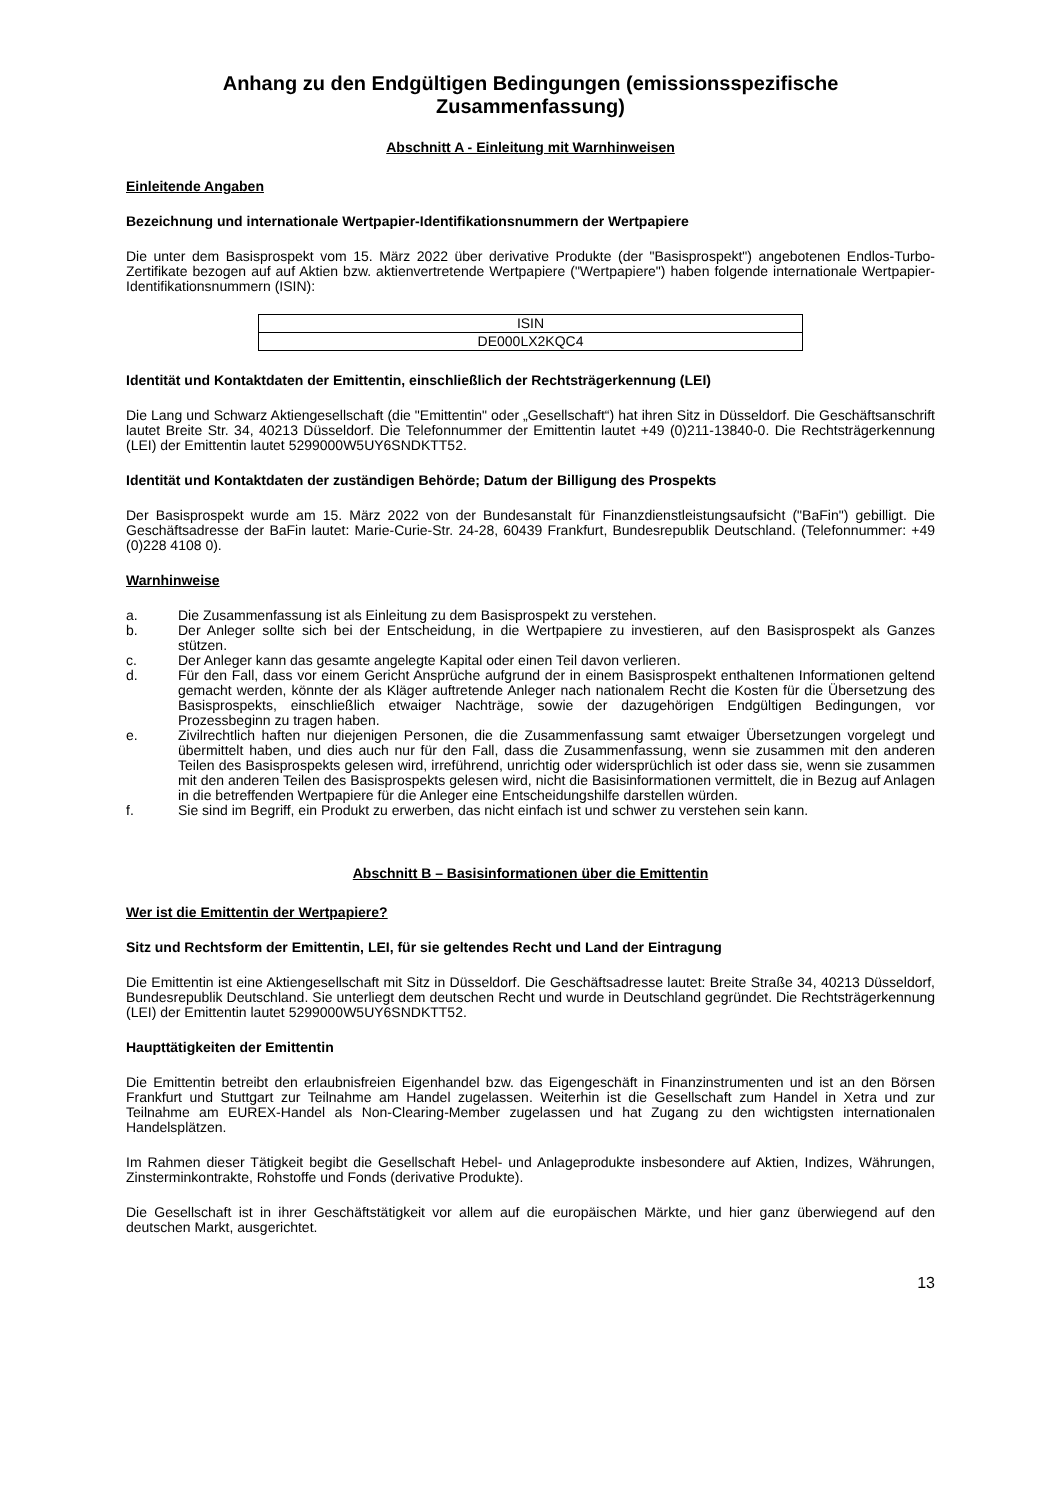Anhang zu den Endgültigen Bedingungen (emissionsspezifische Zusammenfassung)
Abschnitt A - Einleitung mit Warnhinweisen
Einleitende Angaben
Bezeichnung und internationale Wertpapier-Identifikationsnummern der Wertpapiere
Die unter dem Basisprospekt vom 15. März 2022 über derivative Produkte (der "Basisprospekt") angebotenen Endlos-Turbo-Zertifikate bezogen auf auf Aktien bzw. aktienvertretende Wertpapiere ("Wertpapiere") haben folgende internationale Wertpapier-Identifikationsnummern (ISIN):
| ISIN |
| DE000LX2KQC4 |
Identität und Kontaktdaten der Emittentin, einschließlich der Rechtsträgerkennung (LEI)
Die Lang und Schwarz Aktiengesellschaft (die "Emittentin" oder „Gesellschaft“) hat ihren Sitz in Düsseldorf. Die Geschäftsanschrift lautet Breite Str. 34, 40213 Düsseldorf. Die Telefonnummer der Emittentin lautet +49 (0)211-13840-0. Die Rechtsträgerkennung (LEI) der Emittentin lautet 5299000W5UY6SNDKTT52.
Identität und Kontaktdaten der zuständigen Behörde; Datum der Billigung des Prospekts
Der Basisprospekt wurde am 15. März 2022 von der Bundesanstalt für Finanzdienstleistungsaufsicht ("BaFin") gebilligt. Die Geschäftsadresse der BaFin lautet: Marie-Curie-Str. 24-28, 60439 Frankfurt, Bundesrepublik Deutschland. (Telefonnummer: +49 (0)228 4108 0).
Warnhinweise
a. Die Zusammenfassung ist als Einleitung zu dem Basisprospekt zu verstehen.
b. Der Anleger sollte sich bei der Entscheidung, in die Wertpapiere zu investieren, auf den Basisprospekt als Ganzes stützen.
c. Der Anleger kann das gesamte angelegte Kapital oder einen Teil davon verlieren.
d. Für den Fall, dass vor einem Gericht Ansprüche aufgrund der in einem Basisprospekt enthaltenen Informationen geltend gemacht werden, könnte der als Kläger auftretende Anleger nach nationalem Recht die Kosten für die Übersetzung des Basisprospekts, einschließlich etwaiger Nachträge, sowie der dazugehörigen Endgültigen Bedingungen, vor Prozessbeginn zu tragen haben.
e. Zivilrechtlich haften nur diejenigen Personen, die die Zusammenfassung samt etwaiger Übersetzungen vorgelegt und übermittelt haben, und dies auch nur für den Fall, dass die Zusammenfassung, wenn sie zusammen mit den anderen Teilen des Basisprospekts gelesen wird, irreführend, unrichtig oder widersprüchlich ist oder dass sie, wenn sie zusammen mit den anderen Teilen des Basisprospekts gelesen wird, nicht die Basisinformationen vermittelt, die in Bezug auf Anlagen in die betreffenden Wertpapiere für die Anleger eine Entscheidungshilfe darstellen würden.
f. Sie sind im Begriff, ein Produkt zu erwerben, das nicht einfach ist und schwer zu verstehen sein kann.
Abschnitt B – Basisinformationen über die Emittentin
Wer ist die Emittentin der Wertpapiere?
Sitz und Rechtsform der Emittentin, LEI, für sie geltendes Recht und Land der Eintragung
Die Emittentin ist eine Aktiengesellschaft mit Sitz in Düsseldorf. Die Geschäftsadresse lautet: Breite Straße 34, 40213 Düsseldorf, Bundesrepublik Deutschland. Sie unterliegt dem deutschen Recht und wurde in Deutschland gegründet. Die Rechtsträgerkennung (LEI) der Emittentin lautet 5299000W5UY6SNDKTT52.
Haupttätigkeiten der Emittentin
Die Emittentin betreibt den erlaubnisfreien Eigenhandel bzw. das Eigengeschäft in Finanzinstrumenten und ist an den Börsen Frankfurt und Stuttgart zur Teilnahme am Handel zugelassen. Weiterhin ist die Gesellschaft zum Handel in Xetra und zur Teilnahme am EUREX-Handel als Non-Clearing-Member zugelassen und hat Zugang zu den wichtigsten internationalen Handelsplätzen.
Im Rahmen dieser Tätigkeit begibt die Gesellschaft Hebel- und Anlageprodukte insbesondere auf Aktien, Indizes, Währungen, Zinsterminkontrakte, Rohstoffe und Fonds (derivative Produkte).
Die Gesellschaft ist in ihrer Geschäftstätigkeit vor allem auf die europäischen Märkte, und hier ganz überwiegend auf den deutschen Markt, ausgerichtet.
13